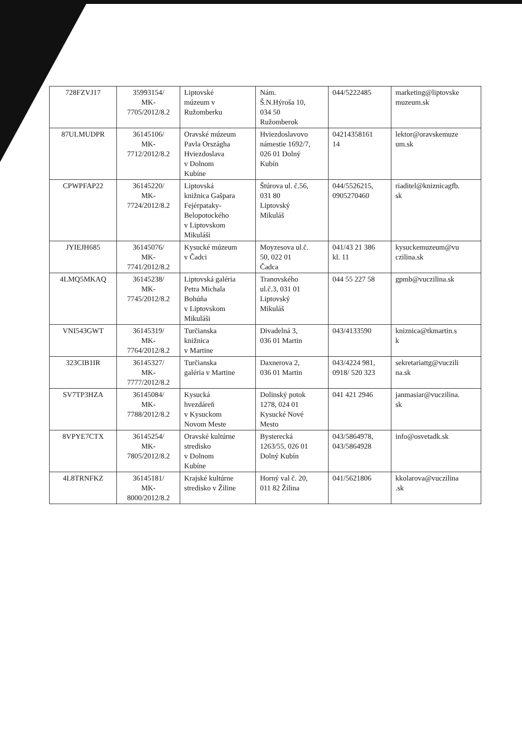| 728FZVJ17 | 35993154/ MK- 7705/2012/8.2 | Liptovské múzeum v Ružomberku | Nám. Š.N.Hýroša 10, 034 50 Ružomberok | 044/5222485 | marketing@liptovske muzeum.sk |
| 87ULMUDPR | 36145106/ MK- 7712/2012/8.2 | Oravské múzeum Pavla Országha Hviezdoslava v Dolnom Kubíne | Hviezdoslavovo námestie 1692/7, 026 01 Dolný Kubín | 04214358161 14 | lektor@oravskemuze um.sk |
| CPWPFAP22 | 36145220/ MK- 7724/2012/8.2 | Liptovská knižnica Gašpara Fejérpataky- Belopotockého v Liptovskom Mikuláši | Štúrova ul. č.56, 031 80 Liptovský Mikuláš | 044/5526215, 0905270460 | riaditel@kniznicagfb. sk |
| JYIEJH685 | 36145076/ MK- 7741/2012/8.2 | Kysucké múzeum v Čadci | Moyzesova ul.č. 50, 022 01 Čadca | 041/43 21 386 kl. 11 | kysuckemuzeum@vu czilina.sk |
| 4LMQ5MKAQ | 36145238/ MK- 7745/2012/8.2 | Liptovská galéria Petra Michala Bohúňa v Liptovskom Mikuláši | Tranovského ul.č.3, 031 01 Liptovský Mikuláš | 044 55 227 58 | gpmb@vuczilina.sk |
| VNI543GWT | 36145319/ MK- 7764/2012/8.2 | Turčianska knižnica v Martine | Divadelná 3, 036 01 Martin | 043/4133590 | kniznica@tkmartin.s k |
| 323CIB1IR | 36145327/ MK- 7777/2012/8.2 | Turčianska galéria v Martine | Daxnerova 2, 036 01 Martin | 043/4224 981, 0918/ 520 323 | sekretariattg@vuczili na.sk |
| SV7TP3HZA | 36145084/ MK- 7788/2012/8.2 | Kysucká hvezdáreň v Kysuckom Novom Meste | Dolinský potok 1278, 024 01 Kysucké Nové Mesto | 041 421 2946 | janmasiar@vuczilina. sk |
| 8VPYE7CTX | 36145254/ MK- 7805/2012/8.2 | Oravské kultúrne stredisko v Dolnom Kubíne | Bysterecká 1263/55, 026 01 Dolný Kubín | 043/5864978, 043/5864928 | info@osvetadk.sk |
| 4L8TRNFKZ | 36145181/ MK- 8000/2012/8.2 | Krajské kultúrne stredisko v Žiline | Horný val č. 20, 011 82 Žilina | 041/5621806 | kkolarova@vuczilina .sk |